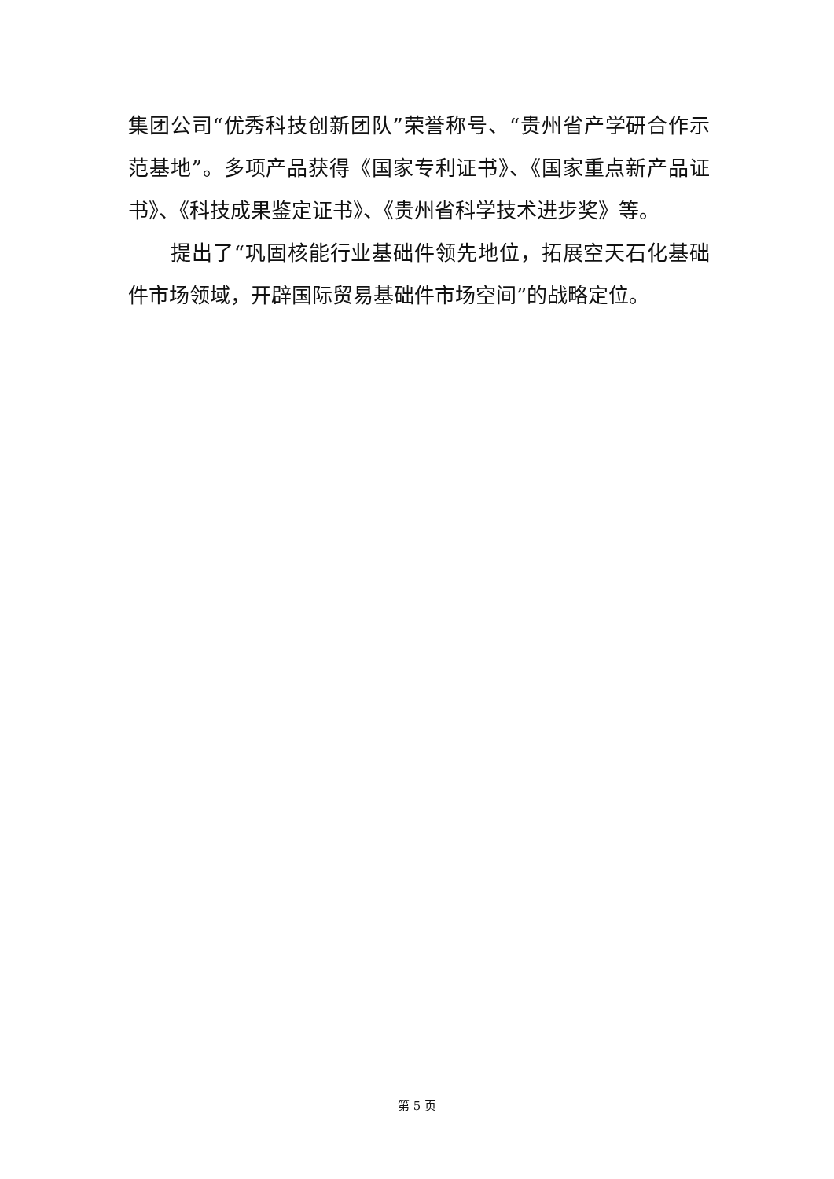集团公司“优秀科技创新团队”荣誉称号、“贵州省产学研合作示范基地”。多项产品获得《国家专利证书》、《国家重点新产品证书》、《科技成果鉴定证书》、《贵州省科学技术进步奖》等。
提出了“巩固核能行业基础件领先地位，拓展空天石化基础件市场领域，开辟国际贸易基础件市场空间”的战略定位。
第 5 页